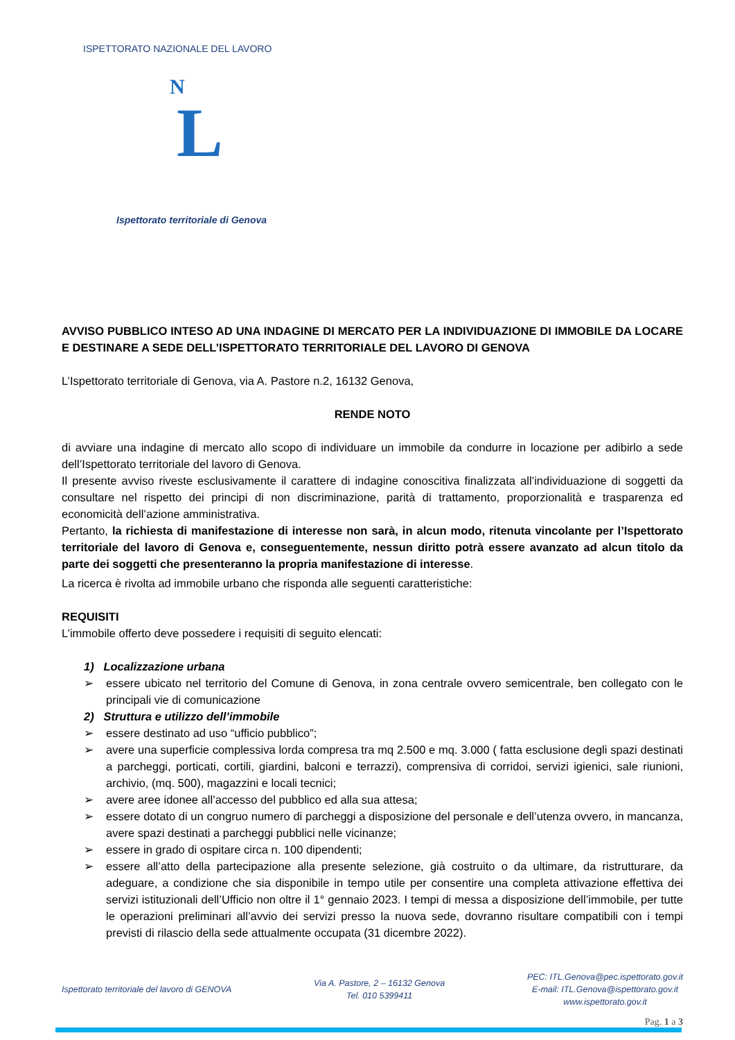N
L
ISPETTORATO NAZIONALE DEL LAVORO
Ispettorato territoriale di Genova
AVVISO PUBBLICO INTESO AD UNA INDAGINE DI MERCATO PER LA INDIVIDUAZIONE DI IMMOBILE DA LOCARE E DESTINARE A SEDE DELL’ISPETTORATO TERRITORIALE DEL LAVORO DI GENOVA
L’Ispettorato territoriale di Genova, via A. Pastore n.2, 16132 Genova,
RENDE NOTO
di avviare una indagine di mercato allo scopo di individuare un immobile da condurre in locazione per adibirlo a sede dell’Ispettorato territoriale del lavoro di Genova.
Il presente avviso riveste esclusivamente il carattere di indagine conoscitiva finalizzata all’individuazione di soggetti da consultare nel rispetto dei principi di non discriminazione, parità di trattamento, proporzionalità e trasparenza ed economicità dell’azione amministrativa.
Pertanto, la richiesta di manifestazione di interesse non sarà, in alcun modo, ritenuta vincolante per l’Ispettorato territoriale del lavoro di Genova e, conseguentemente, nessun diritto potrà essere avanzato ad alcun titolo da parte dei soggetti che presenteranno la propria manifestazione di interesse.
La ricerca è rivolta ad immobile urbano che risponda alle seguenti caratteristiche:
REQUISITI
L’immobile offerto deve possedere i requisiti di seguito elencati:
1) Localizzazione urbana
➢ essere ubicato nel territorio del Comune di Genova, in zona centrale ovvero semicentrale, ben collegato con le principali vie di comunicazione
2) Struttura e utilizzo dell’immobile
➢ essere destinato ad uso “ufficio pubblico”;
➢ avere una superficie complessiva lorda compresa tra mq 2.500 e mq. 3.000 ( fatta esclusione degli spazi destinati a parcheggi, porticati, cortili, giardini, balconi e terrazzi), comprensiva di corridoi, servizi igienici, sale riunioni, archivio, (mq. 500), magazzini e locali tecnici;
➢ avere aree idonee all’accesso del pubblico ed alla sua attesa;
➢ essere dotato di un congruo numero di parcheggi a disposizione del personale e dell’utenza ovvero, in mancanza, avere spazi destinati a parcheggi pubblici nelle vicinanze;
➢ essere in grado di ospitare circa n. 100 dipendenti;
➢ essere all’atto della partecipazione alla presente selezione, già costruito o da ultimare, da ristrutturare, da adeguare, a condizione che sia disponibile in tempo utile per consentire una completa attivazione effettiva dei servizi istituzionali dell’Ufficio non oltre il 1° gennaio 2023. I tempi di messa a disposizione dell’immobile, per tutte le operazioni preliminari all’avvio dei servizi presso la nuova sede, dovranno risultare compatibili con i tempi previsti di rilascio della sede attualmente occupata (31 dicembre 2022).
Ispettorato territoriale del lavoro di GENOVA
Via A. Pastore, 2 – 16132 Genova
Tel. 010 5399411
PEC: ITL.Genova@pec.ispettorato.gov.it
E-mail: ITL.Genova@ispettorato.gov.it
www.ispettorato.gov.it
Pag. 1 a 3